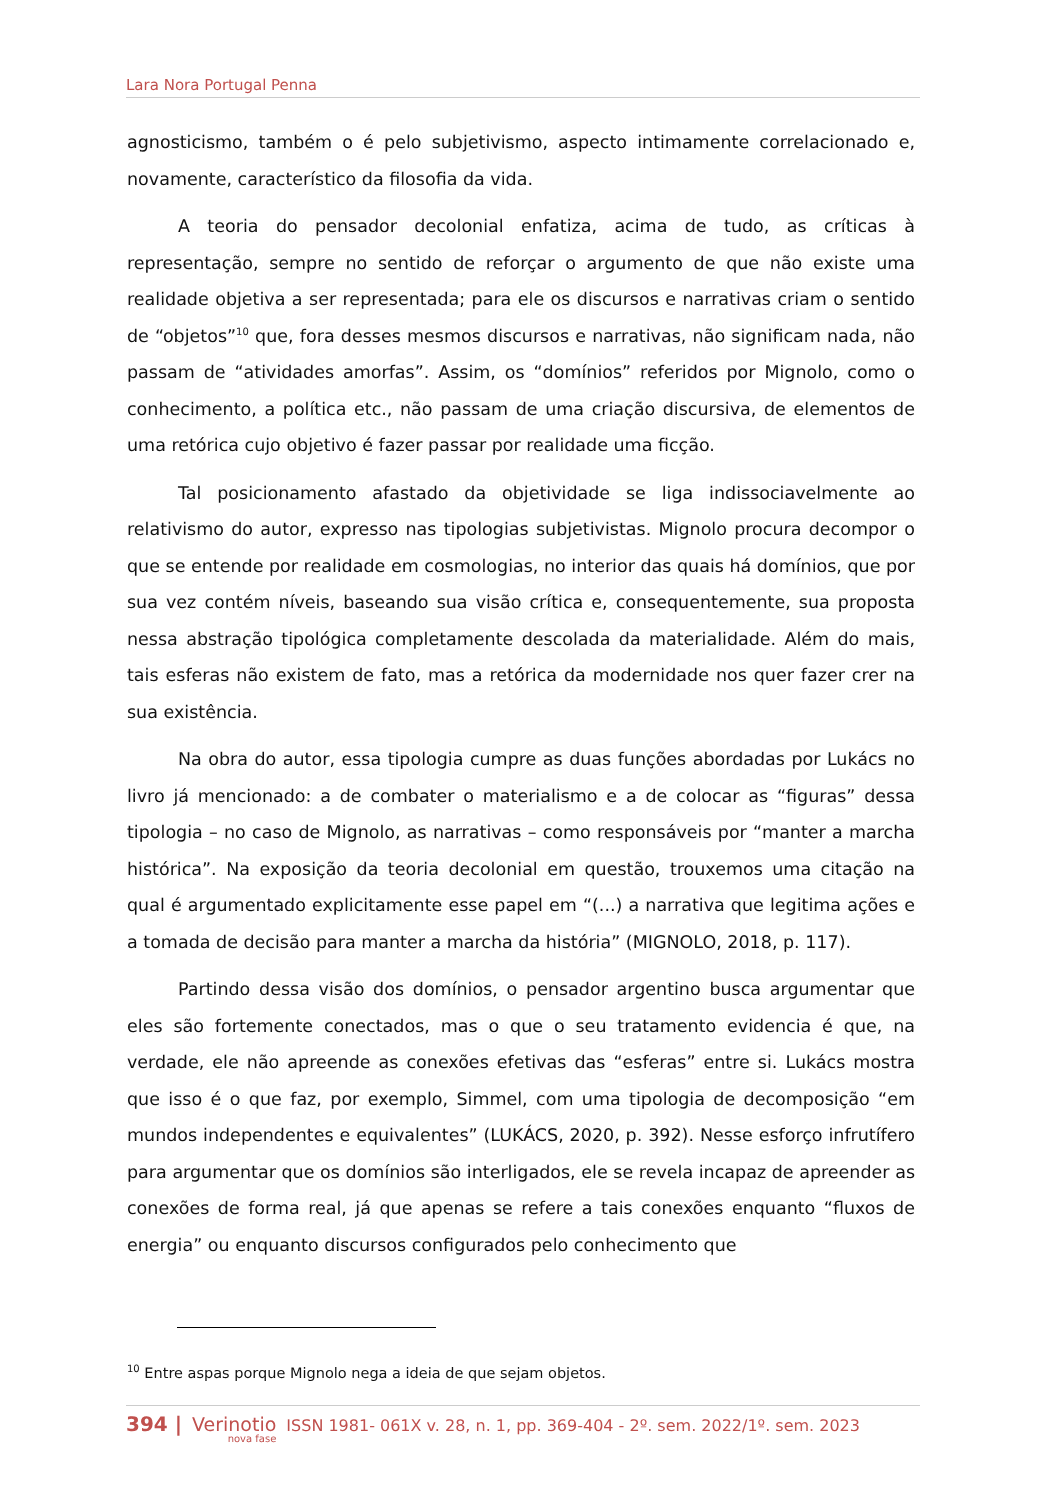Lara Nora Portugal Penna
agnosticismo, também o é pelo subjetivismo, aspecto intimamente correlacionado e, novamente, característico da filosofia da vida.
A teoria do pensador decolonial enfatiza, acima de tudo, as críticas à representação, sempre no sentido de reforçar o argumento de que não existe uma realidade objetiva a ser representada; para ele os discursos e narrativas criam o sentido de “objetos”<sup>10</sup> que, fora desses mesmos discursos e narrativas, não significam nada, não passam de “atividades amorfas”. Assim, os “domínios” referidos por Mignolo, como o conhecimento, a política etc., não passam de uma criação discursiva, de elementos de uma retórica cujo objetivo é fazer passar por realidade uma ficção.
Tal posicionamento afastado da objetividade se liga indissociavelmente ao relativismo do autor, expresso nas tipologias subjetivistas. Mignolo procura decompor o que se entende por realidade em cosmologias, no interior das quais há domínios, que por sua vez contém níveis, baseando sua visão crítica e, consequentemente, sua proposta nessa abstração tipológica completamente descolada da materialidade. Além do mais, tais esferas não existem de fato, mas a retórica da modernidade nos quer fazer crer na sua existência.
Na obra do autor, essa tipologia cumpre as duas funções abordadas por Lukács no livro já mencionado: a de combater o materialismo e a de colocar as “figuras” dessa tipologia – no caso de Mignolo, as narrativas – como responsáveis por “manter a marcha histórica”. Na exposição da teoria decolonial em questão, trouxemos uma citação na qual é argumentado explicitamente esse papel em “(...) a narrativa que legitima ações e a tomada de decisão para manter a marcha da história” (MIGNOLO, 2018, p. 117).
Partindo dessa visão dos domínios, o pensador argentino busca argumentar que eles são fortemente conectados, mas o que o seu tratamento evidencia é que, na verdade, ele não apreende as conexões efetivas das “esferas” entre si. Lukács mostra que isso é o que faz, por exemplo, Simmel, com uma tipologia de decomposição “em mundos independentes e equivalentes” (LUKÁCS, 2020, p. 392). Nesse esforço infrutífero para argumentar que os domínios são interligados, ele se revela incapaz de apreender as conexões de forma real, já que apenas se refere a tais conexões enquanto “fluxos de energia” ou enquanto discursos configurados pelo conhecimento que
<sup>10</sup> Entre aspas porque Mignolo nega a ideia de que sejam objetos.
394 | Verinotio
nova fase ISSN 1981- 061X v. 28, n. 1, pp. 369-404 - 2º. sem. 2022/1º. sem. 2023